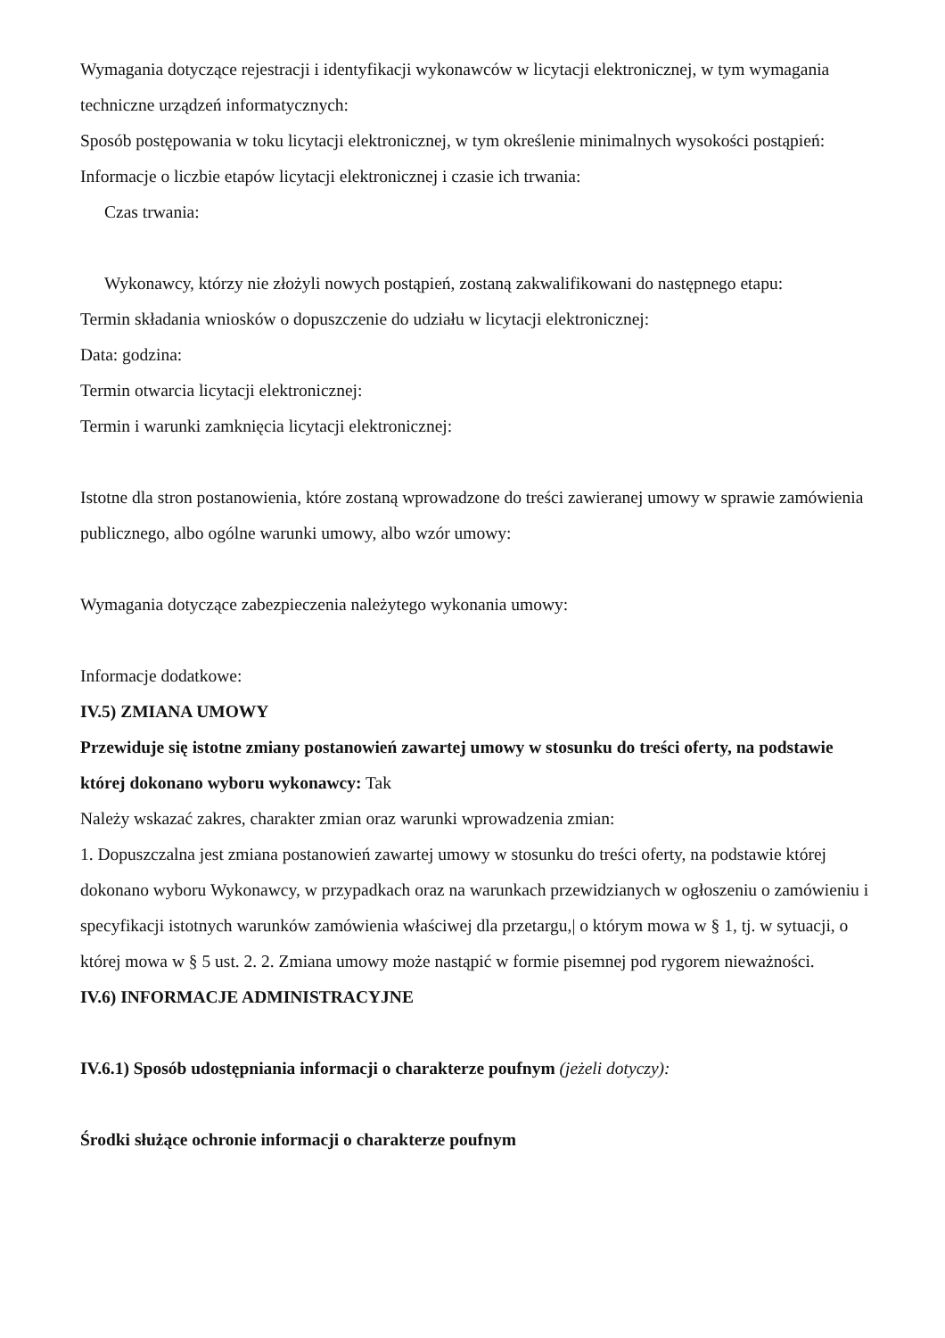Wymagania dotyczące rejestracji i identyfikacji wykonawców w licytacji elektronicznej, w tym wymagania techniczne urządzeń informatycznych:
Sposób postępowania w toku licytacji elektronicznej, w tym określenie minimalnych wysokości postąpień:
Informacje o liczbie etapów licytacji elektronicznej i czasie ich trwania:
Czas trwania:
Wykonawcy, którzy nie złożyli nowych postąpień, zostaną zakwalifikowani do następnego etapu:
Termin składania wniosków o dopuszczenie do udziału w licytacji elektronicznej:
Data: godzina:
Termin otwarcia licytacji elektronicznej:
Termin i warunki zamknięcia licytacji elektronicznej:
Istotne dla stron postanowienia, które zostaną wprowadzone do treści zawieranej umowy w sprawie zamówienia publicznego, albo ogólne warunki umowy, albo wzór umowy:
Wymagania dotyczące zabezpieczenia należytego wykonania umowy:
Informacje dodatkowe:
IV.5) ZMIANA UMOWY
Przewiduje się istotne zmiany postanowień zawartej umowy w stosunku do treści oferty, na podstawie której dokonano wyboru wykonawcy: Tak
Należy wskazać zakres, charakter zmian oraz warunki wprowadzenia zmian:
1. Dopuszczalna jest zmiana postanowień zawartej umowy w stosunku do treści oferty, na podstawie której dokonano wyboru Wykonawcy, w przypadkach oraz na warunkach przewidzianych w ogłoszeniu o zamówieniu i specyfikacji istotnych warunków zamówienia właściwej dla przetargu,| o którym mowa w § 1, tj. w sytuacji, o której mowa w § 5 ust. 2. 2. Zmiana umowy może nastąpić w formie pisemnej pod rygorem nieważności.
IV.6) INFORMACJE ADMINISTRACYJNE
IV.6.1) Sposób udostępniania informacji o charakterze poufnym (jeżeli dotyczy):
Środki służące ochronie informacji o charakterze poufnym